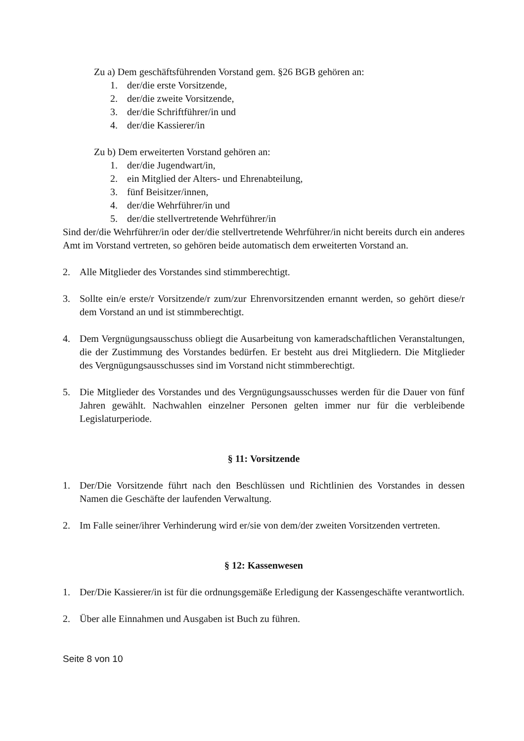Zu a) Dem geschäftsführenden Vorstand gem. §26 BGB gehören an:
1. der/die erste Vorsitzende,
2. der/die zweite Vorsitzende,
3. der/die Schriftführer/in und
4. der/die Kassierer/in
Zu b) Dem erweiterten Vorstand gehören an:
1. der/die Jugendwart/in,
2. ein Mitglied der Alters- und Ehrenabteilung,
3. fünf Beisitzer/innen,
4. der/die Wehrführer/in und
5. der/die stellvertretende Wehrführer/in
Sind der/die Wehrführer/in oder der/die stellvertretende Wehrführer/in nicht bereits durch ein anderes Amt im Vorstand vertreten, so gehören beide automatisch dem erweiterten Vorstand an.
2. Alle Mitglieder des Vorstandes sind stimmberechtigt.
3. Sollte ein/e erste/r Vorsitzende/r zum/zur Ehrenvorsitzenden ernannt werden, so gehört diese/r dem Vorstand an und ist stimmberechtigt.
4. Dem Vergnügungsausschuss obliegt die Ausarbeitung von kameradschaftlichen Veranstaltungen, die der Zustimmung des Vorstandes bedürfen. Er besteht aus drei Mitgliedern. Die Mitglieder des Vergnügungsausschusses sind im Vorstand nicht stimmberechtigt.
5. Die Mitglieder des Vorstandes und des Vergnügungsausschusses werden für die Dauer von fünf Jahren gewählt. Nachwahlen einzelner Personen gelten immer nur für die verbleibende Legislaturperiode.
§ 11: Vorsitzende
1. Der/Die Vorsitzende führt nach den Beschlüssen und Richtlinien des Vorstandes in dessen Namen die Geschäfte der laufenden Verwaltung.
2. Im Falle seiner/ihrer Verhinderung wird er/sie von dem/der zweiten Vorsitzenden vertreten.
§ 12: Kassenwesen
1. Der/Die Kassierer/in ist für die ordnungsgemäße Erledigung der Kassengeschäfte verantwortlich.
2. Über alle Einnahmen und Ausgaben ist Buch zu führen.
Seite 8 von 10